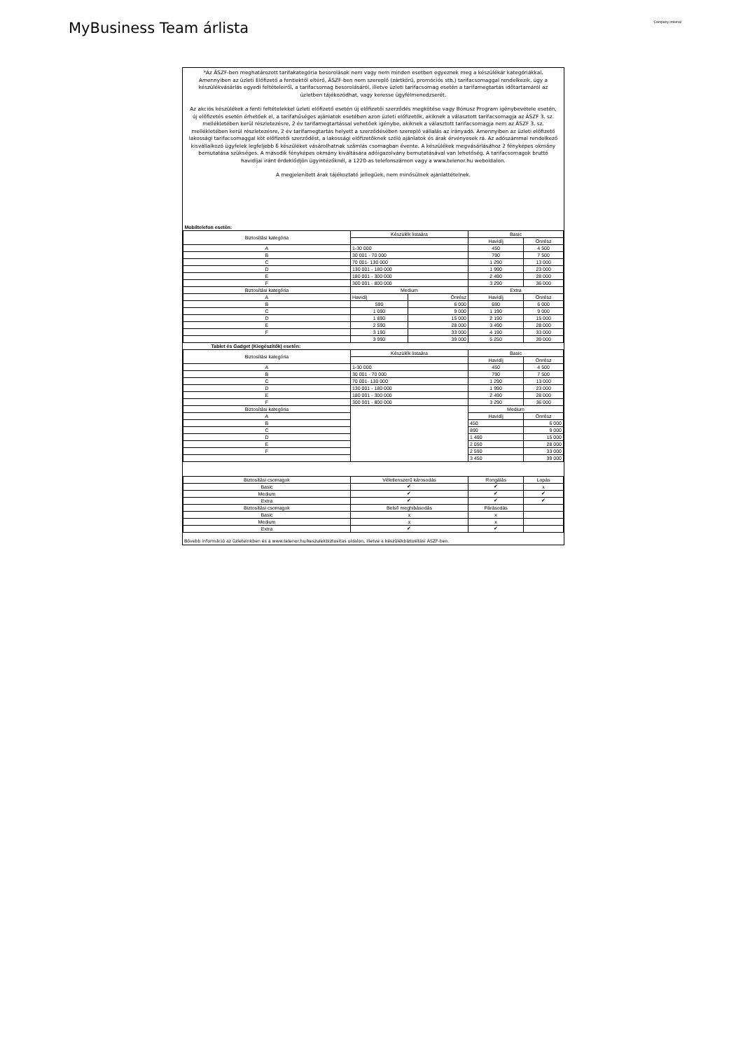MyBusiness Team árlista
Company Internal
*Az ÁSZF-ben meghatározott tarifakategória besorolások nem vagy nem minden esetben egyeznek meg a készülékár kategóriákkal.
Amennyiben az üzleti Előfizető a fentiektől eltérő, ÁSZF-ben nem szereplő (zártkörű, promóciós stb.) tarifacsomaggal rendelkezik, úgy a készülékvásárlás egyedi feltételeiről, a tarifacsomag besorolásáról, illetve üzleti tarifacsomag esetén a tarifamegtartás időtartamáról az üzletben tájékozódhat, vagy keresse ügyfélmenedzserét.
Az akciós készülékek a fenti feltételekkel üzleti előfizető esetén új előfizetői szerződés megkötése vagy Bónusz Program igénybevétele esetén, új előfizetés esetén érhetőek el, a tarifahűséges ajánlatok esetében azon üzleti előfizetők, akiknek a választott tarifacsomagja az ÁSZF 3. sz. mellékletében kerül részletezésre, 2 év tarifamegtartással vehetőek igénybe, akiknek a választott tarifacsomagja nem az ÁSZF 3. sz. mellékletében kerül részletezésre, 2 év tarifamegtartás helyett a szerződésében szereplő vállalás az irányadó. Amennyiben az üzleti előfizető lakossági tarifacsomaggal köt előfizetői szerződést, a lakossági előfizetőknek szóló ajánlatok és árak érvényesek rá. Az adószámmal rendelkező kisvállalkozó ügyfelek legfeljebb 6 készüléket vásárolhatnak számlás csomagban évente. A készülékek megvásárlásához 2 fényképes okmány bemutatása szükséges. A második fényképes okmány kiváltására adóigazolvány bemutatásával van lehetőség. A tarifacsomagok bruttó havidíjai iránt érdeklődjön ügyintézőknél, a 1220-as telefonszámon vagy a www.telenor.hu weboldalon.
A megjelenített árak tájékoztató jellegűek, nem minősülnek ajánlattételnek.
| Mobiltelefon esetén: | | | | |
| Biztosítási kategória | Készülék listaára | | Basic | |
| | | | Havidíj | Önrész |
| A | 1-30 000 | | 450 | 4 500 |
| B | 30 001 - 70 000 | | 790 | 7 500 |
| C | 70 001- 130 000 | | 1 290 | 13 000 |
| D | 130 001 - 180 000 | | 1 990 | 23 000 |
| E | 180 001 - 300 000 | | 2 490 | 28 000 |
| F | 300 001 - 800 000 | | 3 290 | 36 000 |
| Biztosítási kategória | Medium | | Extra | |
| A | Havidíj | Önrész | Havidíj | Önrész |
| B | 590 | 6 000 | 690 | 6 000 |
| C | 1 090 | 9 000 | 1 190 | 9 000 |
| D | 1 890 | 15 000 | 2 190 | 15 000 |
| E | 2 590 | 28 000 | 3 490 | 28 000 |
| F | 3 190 | 33 000 | 4 190 | 33 000 |
| | 3 990 | 39 000 | 5 250 | 39 000 |
| Tablet és Gadget (Kiegészítők) esetén: | | | | |
| Biztosítási kategória | Készülék listaára | | Basic | |
| | | | Havidíj | Önrész |
| A | 1-30 000 | | 450 | 4 500 |
| B | 30 001 - 70 000 | | 790 | 7 500 |
| C | 70 001- 130 000 | | 1 290 | 13 000 |
| D | 130 001 - 180 000 | | 1 990 | 23 000 |
| E | 180 001 - 300 000 | | 2 490 | 28 000 |
| F | 300 001 - 800 000 | | 3 290 | 36 000 |
| Biztosítási kategória | | | Medium | |
| A | | | Havidíj | Önrész |
| B | | | 450 | 6 000 |
| C | | | 890 | 9 000 |
| D | | | 1 490 | 15 000 |
| E | | | 2 050 | 28 000 |
| F | | | 2 590 | 33 000 |
| | | | 3 450 | 39 000 |
| Biztosítási csomagok | Véletlenszerű károsodás | | Rongálás | Lopás |
| Basic | ✔ | | ✔ | x |
| Medium | ✔ | | ✔ | ✔ |
| Extra | ✔ | | ✔ | ✔ |
| Biztosítási csomagok | Belső meghibásodás | | Párásodás | |
| Basic | x | | x | |
| Medium | x | | x | |
| Extra | ✔ | | ✔ | |
Bővebb információ az üzleteinkben és a www.telenor.hu/keszulekbiztositas oldalon, illetve a készülékbiztosítási ÁSZF-ben.